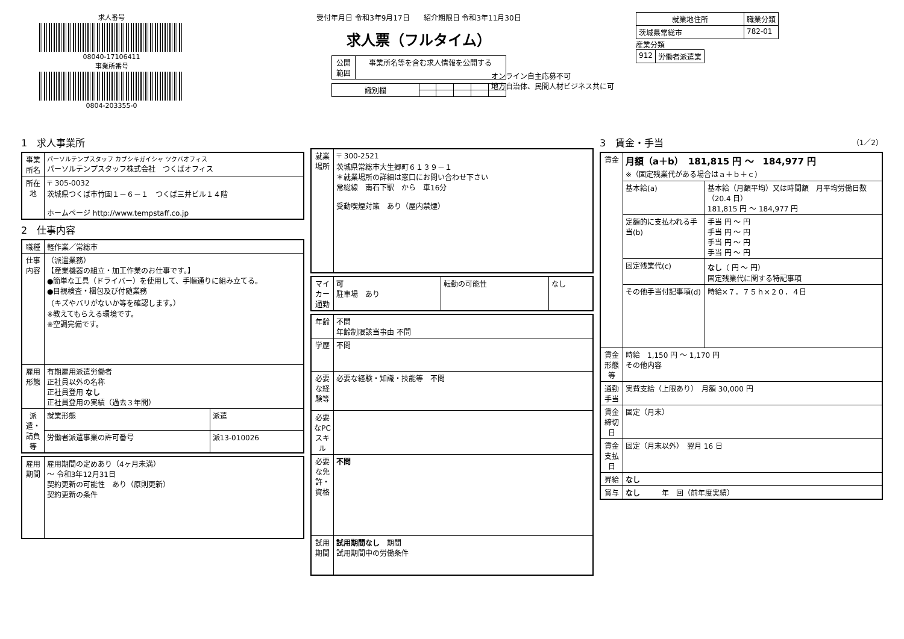求人番号
08040-17106411
事業所番号
0804-203355-0
受付年月日 令和3年9月17日 紹介期限日 令和3年11月30日
求人票（フルタイム）
| 公開 範囲 | 事業所名等を含む求人情報を公開する |
| 識別欄 | | | | | |
オンライン自主応募不可
地方自治体、民間人材ビジネス共に可
| 就業地住所 | 職業分類 |
| --- | --- |
| 茨城県常総市 | 782-01 |
産業分類
| 912 | 労働者派遣業 |
1　求人事業所
| 事業所名 | パーソルテンプスタッフ カブシキガイシャ ツクバオフィス パーソルテンプスタッフ株式会社 つくばオフィス |
| 所在地 | 〒 305-0032 茨城県つくば市竹園１－６－１ つくば三井ビル１４階 ホームページ http://www.tempstaff.co.jp |
2　仕事内容
| 職種 | 軽作業／常総市 | |
| 仕事内容 | （派遣業務） 【産業機器の組立・加工作業のお仕事です。】 ●簡単な工具（ドライバー）を使用して、手順通りに組み立てる。 ●目視検査・梱包及び付随業務 （キズやバリがないか等を確認します。） ※教えてもらえる環境です。 ※空調完備です。 | |
| 雇用形態 | 有期雇用派遣労働者 正社員以外の名称 正社員登用 なし 正社員登用の実績（過去３年間） | |
| 派遣・請負等 | 就業形態 | 派遣 |
| | 労働者派遣事業の許可番号 | 派13-010026 |
| 雇用期間 | 雇用期間の定めあり（4ヶ月未満） ～ 令和3年12月31日 契約更新の可能性 あり（原則更新） 契約更新の条件 |
| 就業場所 | 〒 300-2521 茨城県常総市大生郷町６１３９－１ ＊就業場所の詳細は窓口にお問い合わせ下さい 常総線 南石下駅 から 車16分 受動喫煙対策 あり（屋内禁煙） |
| マイカー通勤 | 可 駐車場 あり | 転勤の可能性 | なし |
| 年齢 | 不問 年齢制限該当事由 不問 |
| 学歴 | 不問 |
| 必要な経験等 | 必要な経験・知識・技能等 不問 |
| 必要なPCスキル | |
| 必要な免許・資格 | 不問 |
| 試用期間 | 試用期間なし 期間 試用期間中の労働条件 |
3　賃金・手当 （1／2）
| 賃金 | 月額（a＋b） 181,815 円 ～ 184,977 円 ※（固定残業代がある場合はａ＋ｂ＋ｃ） | |
| | 基本給(a) | 基本給（月額平均）又は時間額 月平均労働日数（20.4 日） 181,815 円 ～ 184,977 円 |
| | 定額的に支払われる手当(b) | 手当 円 ～ 円 手当 円 ～ 円 手当 円 ～ 円 手当 円 ～ 円 |
| | 固定残業代(c) | なし （ 円 ～ 円） 固定残業代に関する特記事項 |
| | その他手当付記事項(d) | 時給×７．７５ｈ×２０．４日 |
| 賃金形態等 | 時給 1,150 円 ～ 1,170 円 その他内容 | |
| 通勤手当 | 実費支給（上限あり） 月額 30,000 円 | |
| 賃金締切日 | 固定（月末） | |
| 賃金支払日 | 固定（月末以外） 翌月 16 日 | |
| 昇給 | なし | |
| 賞与 | なし 年 回（前年度実績） | |